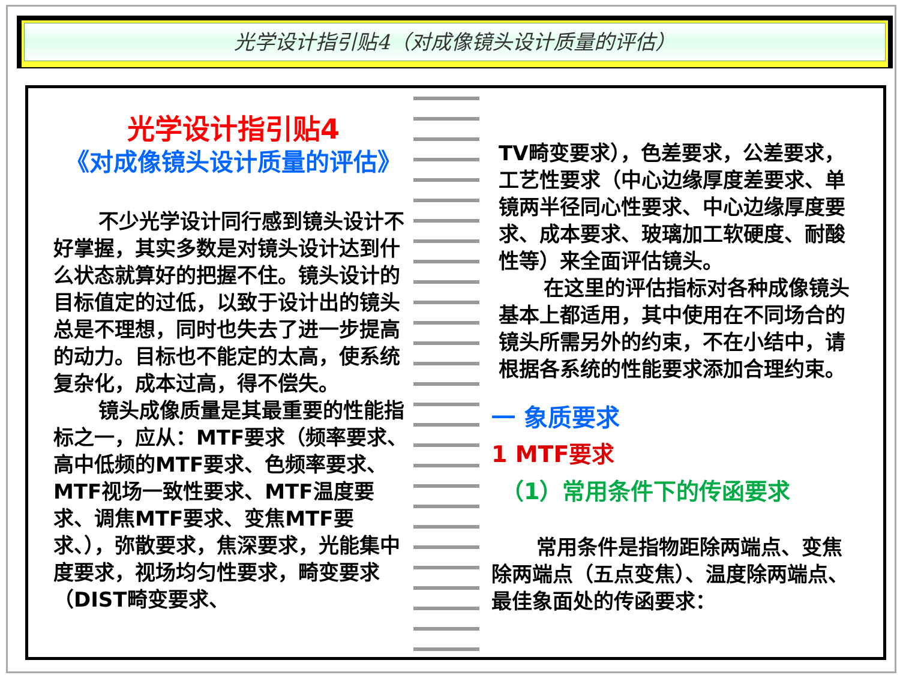光学设计指引贴4（对成像镜头设计质量的评估）
光学设计指引贴4
《对成像镜头设计质量的评估》
不少光学设计同行感到镜头设计不好掌握，其实多数是对镜头设计达到什么状态就算好的把握不住。镜头设计的目标值定的过低，以致于设计出的镜头总是不理想，同时也失去了进一步提高的动力。目标也不能定的太高，使系统复杂化，成本过高，得不偿失。
镜头成像质量是其最重要的性能指标之一，应从：MTF要求（频率要求、高中低频的MTF要求、色频率要求、MTF视场一致性要求、MTF温度要求、调焦MTF要求、变焦MTF要求、），弥散要求，焦深要求，光能集中度要求，视场均匀性要求，畸变要求（DIST畸变要求、
TV畸变要求），色差要求，公差要求，工艺性要求（中心边缘厚度差要求、单镜两半径同心性要求、中心边缘厚度要求、成本要求、玻璃加工软硬度、耐酸性等）来全面评估镜头。
在这里的评估指标对各种成像镜头基本上都适用，其中使用在不同场合的镜头所需另外的约束，不在小结中，请根据各系统的性能要求添加合理约束。
一 象质要求
1 MTF要求
（1）常用条件下的传函要求
常用条件是指物距除两端点、变焦除两端点（五点变焦）、温度除两端点、最佳象面处的传函要求：